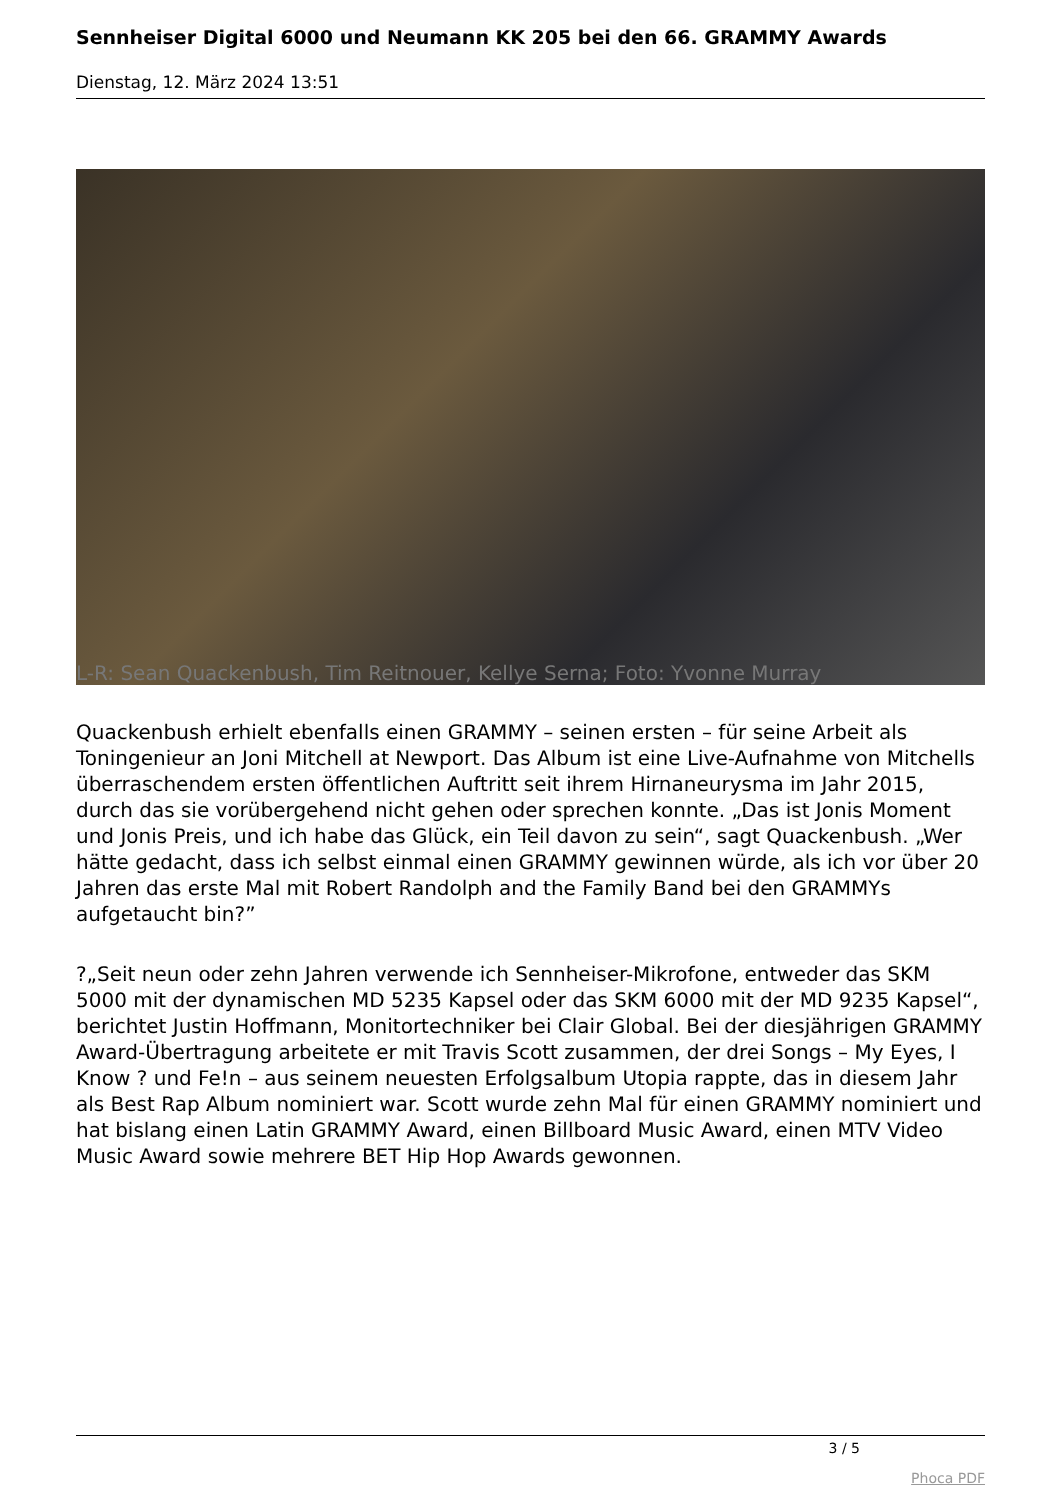Sennheiser Digital 6000 und Neumann KK 205 bei den 66. GRAMMY Awards
Dienstag, 12. März 2024 13:51
L-R: Sean Quackenbush, Tim Reitnouer, Kellye Serna; Foto: Yvonne Murray
Quackenbush erhielt ebenfalls einen GRAMMY – seinen ersten – für seine Arbeit als Toningenieur an Joni Mitchell at Newport. Das Album ist eine Live-Aufnahme von Mitchells überraschendem ersten öffentlichen Auftritt seit ihrem Hirnaneurysma im Jahr 2015, durch das sie vorübergehend nicht gehen oder sprechen konnte. „Das ist Jonis Moment und Jonis Preis, und ich habe das Glück, ein Teil davon zu sein“, sagt Quackenbush. „Wer hätte gedacht, dass ich selbst einmal einen GRAMMY gewinnen würde, als ich vor über 20 Jahren das erste Mal mit Robert Randolph and the Family Band bei den GRAMMYs aufgetaucht bin?”
?„Seit neun oder zehn Jahren verwende ich Sennheiser-Mikrofone, entweder das SKM 5000 mit der dynamischen MD 5235 Kapsel oder das SKM 6000 mit der MD 9235 Kapsel“, berichtet Justin Hoffmann, Monitortechniker bei Clair Global. Bei der diesjährigen GRAMMY Award-Übertragung arbeitete er mit Travis Scott zusammen, der drei Songs – My Eyes, I Know ? und Fe!n – aus seinem neuesten Erfolgsalbum Utopia rappte, das in diesem Jahr als Best Rap Album nominiert war. Scott wurde zehn Mal für einen GRAMMY nominiert und hat bislang einen Latin GRAMMY Award, einen Billboard Music Award, einen MTV Video Music Award sowie mehrere BET Hip Hop Awards gewonnen.
3 / 5
Phoca PDF